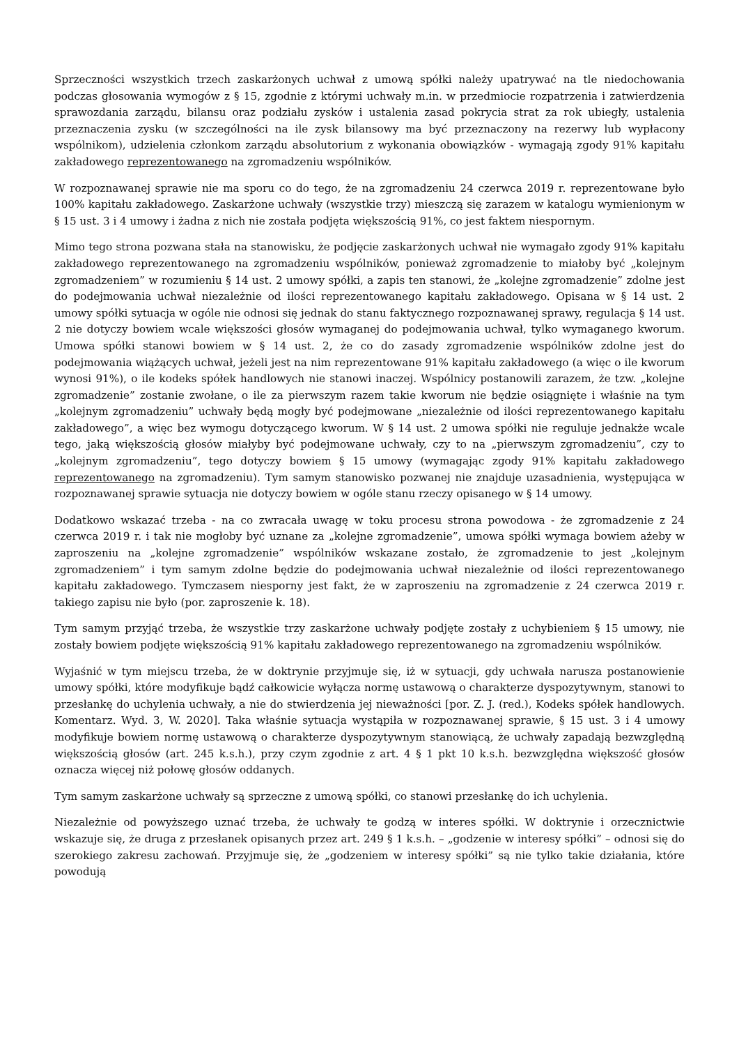Sprzeczności wszystkich trzech zaskarżonych uchwał z umową spółki należy upatrywać na tle niedochowania podczas głosowania wymogów z § 15, zgodnie z którymi uchwały m.in. w przedmiocie rozpatrzenia i zatwierdzenia sprawozdania zarządu, bilansu oraz podziału zysków i ustalenia zasad pokrycia strat za rok ubiegły, ustalenia przeznaczenia zysku (w szczególności na ile zysk bilansowy ma być przeznaczony na rezerwy lub wypłacony wspólnikom), udzielenia członkom zarządu absolutorium z wykonania obowiązków - wymagają zgody 91% kapitału zakładowego reprezentowanego na zgromadzeniu wspólników.
W rozpoznawanej sprawie nie ma sporu co do tego, że na zgromadzeniu 24 czerwca 2019 r. reprezentowane było 100% kapitału zakładowego. Zaskarżone uchwały (wszystkie trzy) mieszczą się zarazem w katalogu wymienionym w § 15 ust. 3 i 4 umowy i żadna z nich nie została podjęta większością 91%, co jest faktem niespornym.
Mimo tego strona pozwana stała na stanowisku, że podjęcie zaskarżonych uchwał nie wymagało zgody 91% kapitału zakładowego reprezentowanego na zgromadzeniu wspólników, ponieważ zgromadzenie to miałoby być „kolejnym zgromadzeniem” w rozumieniu § 14 ust. 2 umowy spółki, a zapis ten stanowi, że „kolejne zgromadzenie” zdolne jest do podejmowania uchwał niezależnie od ilości reprezentowanego kapitału zakładowego. Opisana w § 14 ust. 2 umowy spółki sytuacja w ogóle nie odnosi się jednak do stanu faktycznego rozpoznawanej sprawy, regulacja § 14 ust. 2 nie dotyczy bowiem wcale większości głosów wymaganej do podejmowania uchwał, tylko wymaganego kworum. Umowa spółki stanowi bowiem w § 14 ust. 2, że co do zasady zgromadzenie wspólników zdolne jest do podejmowania wiążących uchwał, jeżeli jest na nim reprezentowane 91% kapitału zakładowego (a więc o ile kworum wynosi 91%), o ile kodeks spółek handlowych nie stanowi inaczej. Wspólnicy postanowili zarazem, że tzw. „kolejne zgromadzenie” zostanie zwołane, o ile za pierwszym razem takie kworum nie będzie osiągnięte i właśnie na tym „kolejnym zgromadzeniu” uchwały będą mogły być podejmowane „niezależnie od ilości reprezentowanego kapitału zakładowego”, a więc bez wymogu dotyczącego kworum. W § 14 ust. 2 umowa spółki nie reguluje jednakże wcale tego, jaką większością głosów miałyby być podejmowane uchwały, czy to na „pierwszym zgromadzeniu”, czy to „kolejnym zgromadzeniu”, tego dotyczy bowiem § 15 umowy (wymagając zgody 91% kapitału zakładowego reprezentowanego na zgromadzeniu). Tym samym stanowisko pozwanej nie znajduje uzasadnienia, występująca w rozpoznawanej sprawie sytuacja nie dotyczy bowiem w ogóle stanu rzeczy opisanego w § 14 umowy.
Dodatkowo wskazać trzeba - na co zwracała uwagę w toku procesu strona powodowa - że zgromadzenie z 24 czerwca 2019 r. i tak nie mogłoby być uznane za „kolejne zgromadzenie”, umowa spółki wymaga bowiem ażeby w zaproszeniu na „kolejne zgromadzenie” wspólników wskazane zostało, że zgromadzenie to jest „kolejnym zgromadzeniem” i tym samym zdolne będzie do podejmowania uchwał niezależnie od ilości reprezentowanego kapitału zakładowego. Tymczasem niesporny jest fakt, że w zaproszeniu na zgromadzenie z 24 czerwca 2019 r. takiego zapisu nie było (por. zaproszenie k. 18).
Tym samym przyjąć trzeba, że wszystkie trzy zaskarżone uchwały podjęte zostały z uchybieniem § 15 umowy, nie zostały bowiem podjęte większością 91% kapitału zakładowego reprezentowanego na zgromadzeniu wspólników.
Wyjaśnić w tym miejscu trzeba, że w doktrynie przyjmuje się, iż w sytuacji, gdy uchwała narusza postanowienie umowy spółki, które modyfikuje bądź całkowicie wyłącza normę ustawową o charakterze dyspozytywnym, stanowi to przesłankę do uchylenia uchwały, a nie do stwierdzenia jej nieważności [por. Z. J. (red.), Kodeks spółek handlowych. Komentarz. Wyd. 3, W. 2020]. Taka właśnie sytuacja wystąpiła w rozpoznawanej sprawie, § 15 ust. 3 i 4 umowy modyfikuje bowiem normę ustawową o charakterze dyspozytywnym stanowiącą, że uchwały zapadają bezwzględną większością głosów (art. 245 k.s.h.), przy czym zgodnie z art. 4 § 1 pkt 10 k.s.h. bezwzględna większość głosów oznacza więcej niż połowę głosów oddanych.
Tym samym zaskarżone uchwały są sprzeczne z umową spółki, co stanowi przesłankę do ich uchylenia.
Niezależnie od powyższego uznać trzeba, że uchwały te godzą w interes spółki. W doktrynie i orzecznictwie wskazuje się, że druga z przesłanek opisanych przez art. 249 § 1 k.s.h. – „godzenie w interesy spółki” – odnosi się do szerokiego zakresu zachowań. Przyjmuje się, że „godzeniem w interesy spółki” są nie tylko takie działania, które powodują